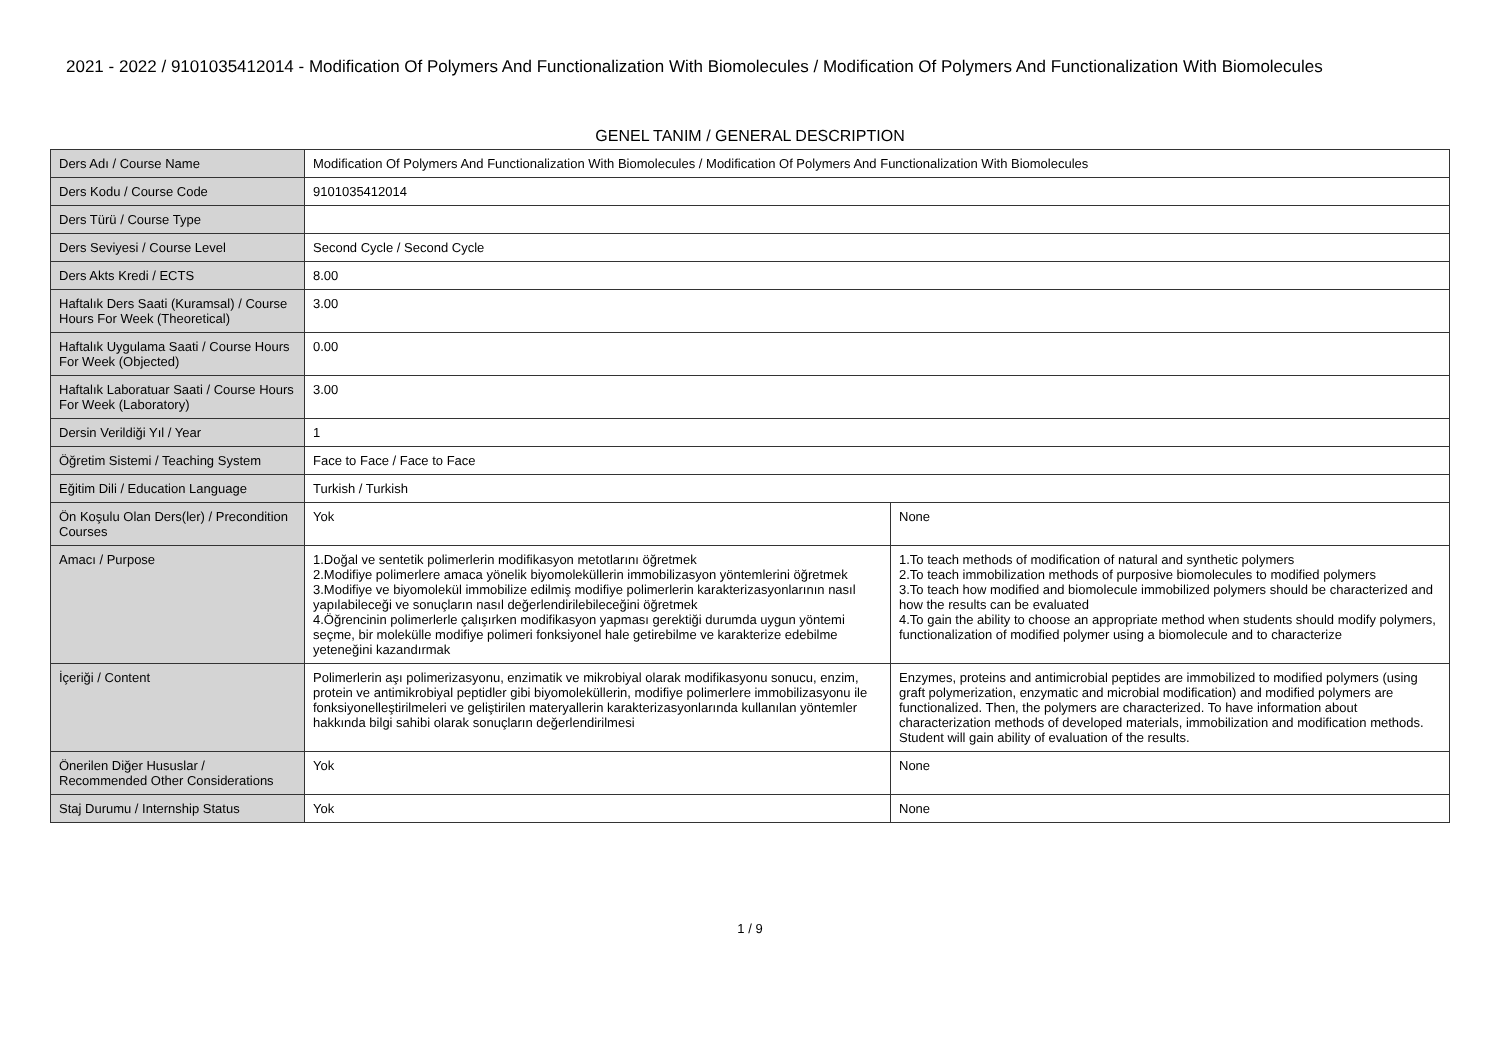2021 - 2022 / 9101035412014 - Modification Of Polymers And Functionalization With Biomolecules / Modification Of Polymers And Functionalization With Biomolecules
GENEL TANIM / GENERAL DESCRIPTION
| Ders Adı / Course Name | Modification Of Polymers And Functionalization With Biomolecules / Modification Of Polymers And Functionalization With Biomolecules | |
| Ders Kodu / Course Code | 9101035412014 | |
| Ders Türü / Course Type | | |
| Ders Seviyesi / Course Level | Second Cycle / Second Cycle | |
| Ders Akts Kredi / ECTS | 8.00 | |
| Haftalık Ders Saati (Kuramsal) / Course Hours For Week (Theoretical) | 3.00 | |
| Haftalık Uygulama Saati / Course Hours For Week (Objected) | 0.00 | |
| Haftalık Laboratuar Saati / Course Hours For Week (Laboratory) | 3.00 | |
| Dersin Verildiği Yıl / Year | 1 | |
| Öğretim Sistemi / Teaching System | Face to Face / Face to Face | |
| Eğitim Dili / Education Language | Turkish / Turkish | |
| Ön Koşulu Olan Ders(ler) / Precondition Courses | Yok | None |
| Amacı / Purpose | 1.Doğal ve sentetik polimerlerin modifikasyon metotlarını öğretmek 2.Modifiye polimerlere amaca yönelik biyomoleküllerin immobilizasyon yöntemlerini öğretmek 3.Modifiye ve biyomolekül immobilize edilmiş modifiye polimerlerin karakterizasyonlarının nasıl yapılabileceği ve sonuçların nasıl değerlendirilebileceğini öğretmek 4.Öğrencinin polimerlerle çalışırken modifikasyon yapması gerektiği durumda uygun yöntemi seçme, bir molekülle modifiye polimeri fonksiyonel hale getirebilme ve karakterize edebilme yeteneğini kazandırmak | 1.To teach methods of modification of natural and synthetic polymers 2.To teach immobilization methods of purposive biomolecules to modified polymers 3.To teach how modified and biomolecule immobilized polymers should be characterized and how the results can be evaluated 4.To gain the ability to choose an appropriate method when students should modify polymers, functionalization of modified polymer using a biomolecule and to characterize |
| İçeriği / Content | Polimerlerin aşı polimerizasyonu, enzimatik ve mikrobiyal olarak modifikasyonu sonucu, enzim, protein ve antimikrobiyal peptidler gibi biyomoleküllerin, modifiye polimerlere immobilizasyonu ile fonksiyonelleştirilmeleri ve geliştirilen materyallerin karakterizasyonlarında kullanılan yöntemler hakkında bilgi sahibi olarak sonuçların değerlendirilmesi | Enzymes, proteins and antimicrobial peptides are immobilized to modified polymers (using graft polymerization, enzymatic and microbial modification) and modified polymers are functionalized. Then, the polymers are characterized. To have information about characterization methods of developed materials, immobilization and modification methods. Student will gain ability of evaluation of the results. |
| Önerilen Diğer Hususlar / Recommended Other Considerations | Yok | None |
| Staj Durumu / Internship Status | Yok | None |
1 / 9